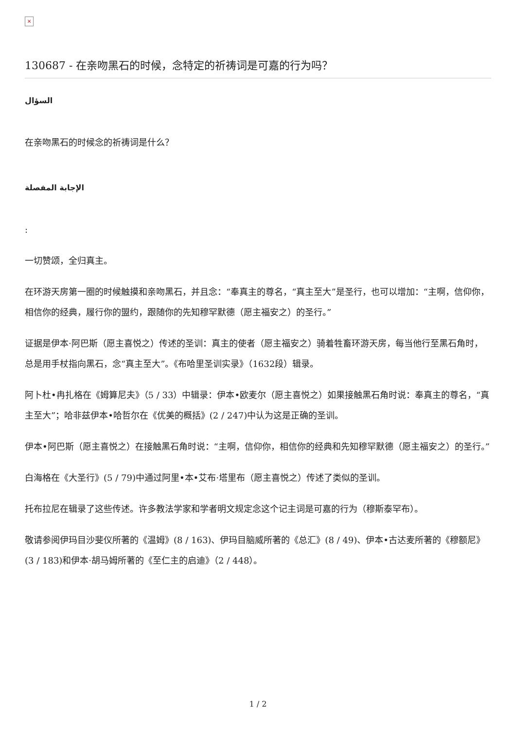×
130687 - 在亲吻黑石的时候，念特定的祈祷词是可嘉的行为吗？
السؤال
在亲吻黑石的时候念的祈祷词是什么？
الإجابة المفصلة
:
一切赞颂，全归真主。
在环游天房第一圈的时候触摸和亲吻黑石，并且念：“奉真主的尊名，“真主至大”是圣行，也可以增加：“主啊，信仰你，相信你的经典，履行你的盟约，跟随你的先知穆罕默德（愿主福安之）的圣行。”
证据是伊本·阿巴斯（愿主喜悦之）传述的圣训：真主的使者（愿主福安之）骑着牲畜环游天房，每当他行至黑石角时，总是用手杖指向黑石，念“真主至大”。《布哈里圣训实录》（1632段）辑录。
阿卜杜•冉扎格在《姆算尼夫》（5 / 33）中辑录：伊本•欧麦尔（愿主喜悦之）如果接触黑石角时说：奉真主的尊名，“真主至大”；哈非兹伊本•哈哲尔在《优美的概括》(2 / 247)中认为这是正确的圣训。
伊本•阿巴斯（愿主喜悦之）在接触黑石角时说：“主啊，信仰你，相信你的经典和先知穆罕默德（愿主福安之）的圣行。”
白海格在《大圣行》(5 / 79)中通过阿里•本•艾布·塔里布（愿主喜悦之）传述了类似的圣训。
托布拉尼在辑录了这些传述。许多教法学家和学者明文规定念这个记主词是可嘉的行为（穆斯泰罕布）。
敬请参阅伊玛目沙斐仪所著的《温姆》(8 / 163)、伊玛目脑威所著的《总汇》(8 / 49)、伊本•古达麦所著的《穆额尼》(3 / 183)和伊本·胡马姆所著的《至仁主的启迪》（2 / 448）。
1 / 2